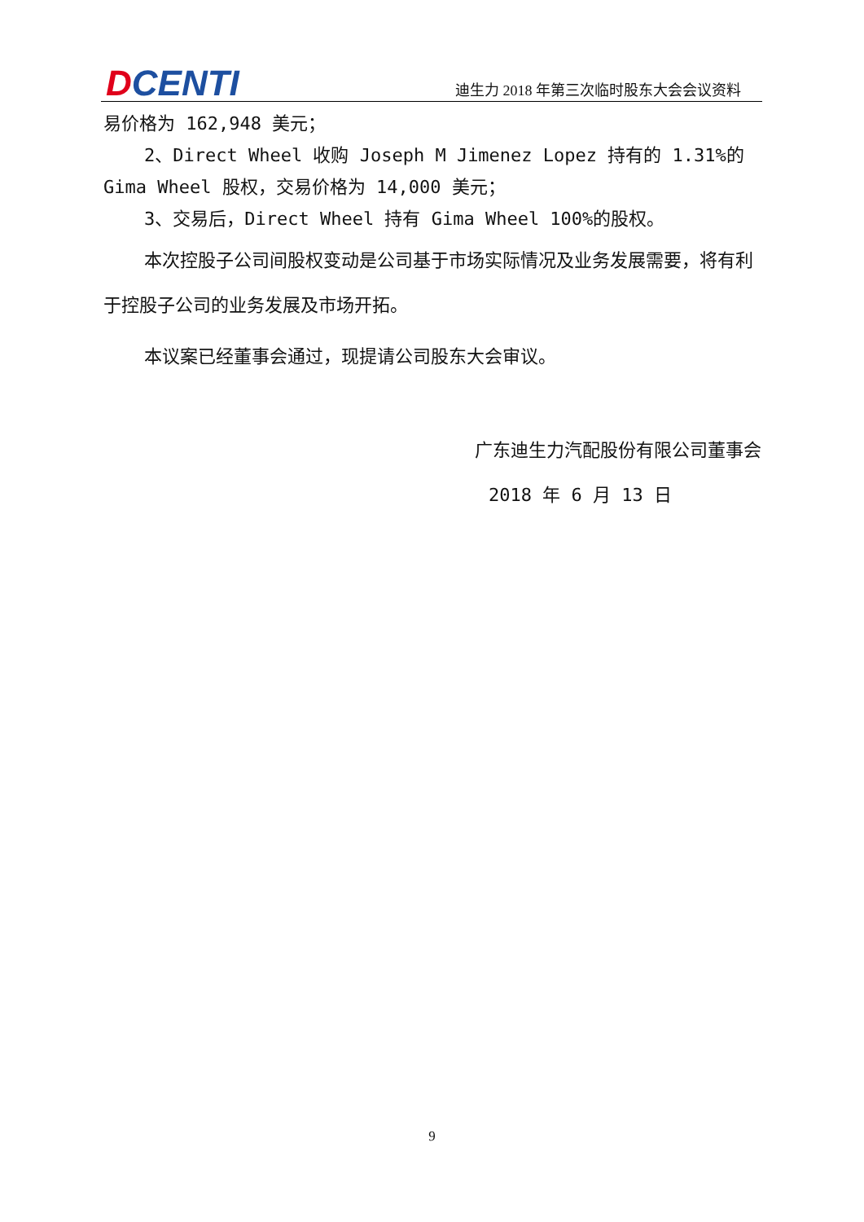DCENTI
迪生力 2018 年第三次临时股东大会会议资料
易价格为 162,948 美元；
2、Direct Wheel 收购 Joseph M Jimenez Lopez 持有的 1.31%的 Gima Wheel 股权，交易价格为 14,000 美元；
3、交易后，Direct Wheel 持有 Gima Wheel 100%的股权。
本次控股子公司间股权变动是公司基于市场实际情况及业务发展需要，将有利于控股子公司的业务发展及市场开拓。
本议案已经董事会通过，现提请公司股东大会审议。
广东迪生力汽配股份有限公司董事会
2018 年 6 月 13 日
9